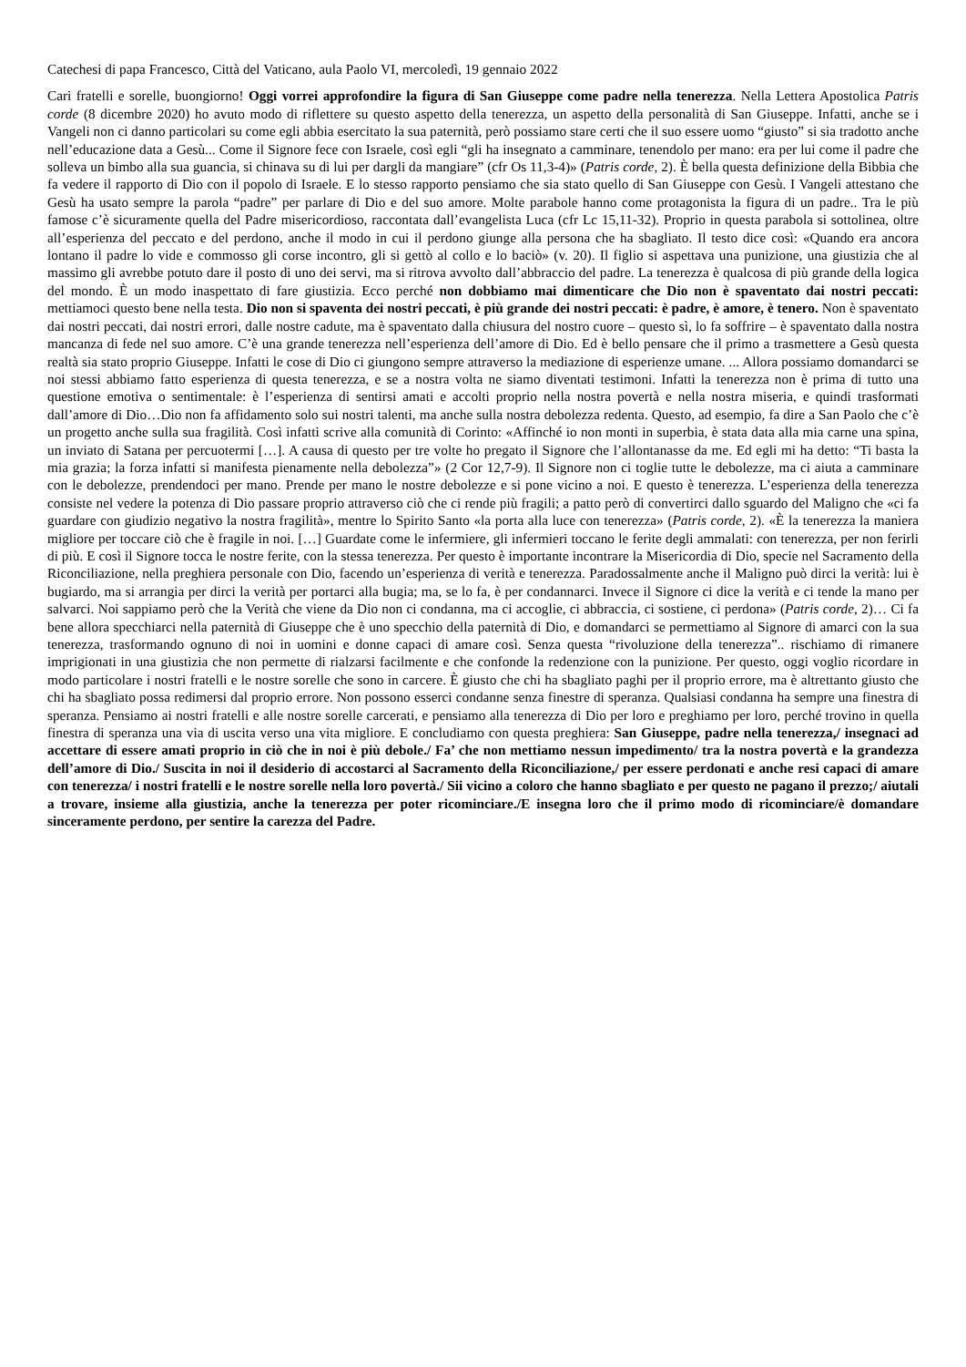Catechesi di papa Francesco, Città del Vaticano, aula Paolo VI, mercoledì, 19 gennaio 2022
Cari fratelli e sorelle, buongiorno! Oggi vorrei approfondire la figura di San Giuseppe come padre nella tenerezza. Nella Lettera Apostolica Patris corde (8 dicembre 2020) ho avuto modo di riflettere su questo aspetto della tenerezza, un aspetto della personalità di San Giuseppe. Infatti, anche se i Vangeli non ci danno particolari su come egli abbia esercitato la sua paternità, però possiamo stare certi che il suo essere uomo “giusto” si sia tradotto anche nell’educazione data a Gesù... Come il Signore fece con Israele, così egli “gli ha insegnato a camminare, tenendolo per mano: era per lui come il padre che solleva un bimbo alla sua guancia, si chinava su di lui per dargli da mangiare” (cfr Os 11,3-4)» (Patris corde, 2). È bella questa definizione della Bibbia che fa vedere il rapporto di Dio con il popolo di Israele. E lo stesso rapporto pensiamo che sia stato quello di San Giuseppe con Gesù. I Vangeli attestano che Gesù ha usato sempre la parola “padre” per parlare di Dio e del suo amore. Molte parabole hanno come protagonista la figura di un padre.. Tra le più famose c’è sicuramente quella del Padre misericordioso, raccontata dall’evangelista Luca (cfr Lc 15,11-32). Proprio in questa parabola si sottolinea, oltre all’esperienza del peccato e del perdono, anche il modo in cui il perdono giunge alla persona che ha sbagliato. Il testo dice così: «Quando era ancora lontano il padre lo vide e commosso gli corse incontro, gli si gettò al collo e lo baciò» (v. 20). Il figlio si aspettava una punizione, una giustizia che al massimo gli avrebbe potuto dare il posto di uno dei servi, ma si ritrova avvolto dall’abbraccio del padre. La tenerezza è qualcosa di più grande della logica del mondo. È un modo inaspettato di fare giustizia. Ecco perché non dobbiamo mai dimenticare che Dio non è spaventato dai nostri peccati: mettiamoci questo bene nella testa. Dio non si spaventa dei nostri peccati, è più grande dei nostri peccati: è padre, è amore, è tenero. Non è spaventato dai nostri peccati, dai nostri errori, dalle nostre cadute, ma è spaventato dalla chiusura del nostro cuore – questo sì, lo fa soffrire – è spaventato dalla nostra mancanza di fede nel suo amore. C’è una grande tenerezza nell’esperienza dell’amore di Dio. Ed è bello pensare che il primo a trasmettere a Gesù questa realtà sia stato proprio Giuseppe. Infatti le cose di Dio ci giungono sempre attraverso la mediazione di esperienze umane. ... Allora possiamo domandarci se noi stessi abbiamo fatto esperienza di questa tenerezza, e se a nostra volta ne siamo diventati testimoni. Infatti la tenerezza non è prima di tutto una questione emotiva o sentimentale: è l’esperienza di sentirsi amati e accolti proprio nella nostra povertà e nella nostra miseria, e quindi trasformati dall’amore di Dio…Dio non fa affidamento solo sui nostri talenti, ma anche sulla nostra debolezza redenta. Questo, ad esempio, fa dire a San Paolo che c’è un progetto anche sulla sua fragilità. Così infatti scrive alla comunità di Corinto: «Affinché io non monti in superbia, è stata data alla mia carne una spina, un inviato di Satana per percuotermi […]. A causa di questo per tre volte ho pregato il Signore che l’allontanasse da me. Ed egli mi ha detto: “Ti basta la mia grazia; la forza infatti si manifesta pienamente nella debolezza”» (2 Cor 12,7-9). Il Signore non ci toglie tutte le debolezze, ma ci aiuta a camminare con le debolezze, prendendoci per mano. Prende per mano le nostre debolezze e si pone vicino a noi. E questo è tenerezza. L’esperienza della tenerezza consiste nel vedere la potenza di Dio passare proprio attraverso ciò che ci rende più fragili; a patto però di convertirci dallo sguardo del Maligno che «ci fa guardare con giudizio negativo la nostra fragilità», mentre lo Spirito Santo «la porta alla luce con tenerezza» (Patris corde, 2). «È la tenerezza la maniera migliore per toccare ciò che è fragile in noi. […] Guardate come le infermiere, gli infermieri toccano le ferite degli ammalati: con tenerezza, per non ferirli di più. E così il Signore tocca le nostre ferite, con la stessa tenerezza. Per questo è importante incontrare la Misericordia di Dio, specie nel Sacramento della Riconciliazione, nella preghiera personale con Dio, facendo un’esperienza di verità e tenerezza. Paradossalmente anche il Maligno può dirci la verità: lui è bugiardo, ma si arrangia per dirci la verità per portarci alla bugia; ma, se lo fa, è per condannarci. Invece il Signore ci dice la verità e ci tende la mano per salvarci. Noi sappiamo però che la Verità che viene da Dio non ci condanna, ma ci accoglie, ci abbraccia, ci sostiene, ci perdona» (Patris corde, 2)… Ci fa bene allora specchiarci nella paternità di Giuseppe che è uno specchio della paternità di Dio, e domandarci se permettiamo al Signore di amarci con la sua tenerezza, trasformando ognuno di noi in uomini e donne capaci di amare così. Senza questa “rivoluzione della tenerezza”.. rischiamo di rimanere imprigionati in una giustizia che non permette di rialzarsi facilmente e che confonde la redenzione con la punizione. Per questo, oggi voglio ricordare in modo particolare i nostri fratelli e le nostre sorelle che sono in carcere. È giusto che chi ha sbagliato paghi per il proprio errore, ma è altrettanto giusto che chi ha sbagliato possa redimersi dal proprio errore. Non possono esserci condanne senza finestre di speranza. Qualsiasi condanna ha sempre una finestra di speranza. Pensiamo ai nostri fratelli e alle nostre sorelle carcerati, e pensiamo alla tenerezza di Dio per loro e preghiamo per loro, perché trovino in quella finestra di speranza una via di uscita verso una vita migliore. E concludiamo con questa preghiera: San Giuseppe, padre nella tenerezza,/ insegnaci ad accettare di essere amati proprio in ciò che in noi è più debole./ Fa’ che non mettiamo nessun impedimento/ tra la nostra povertà e la grandezza dell’amore di Dio./ Suscita in noi il desiderio di accostarci al Sacramento della Riconciliazione,/ per essere perdonati e anche resi capaci di amare con tenerezza/ i nostri fratelli e le nostre sorelle nella loro povertà./ Sii vicino a coloro che hanno sbagliato e per questo ne pagano il prezzo;/ aiutali a trovare, insieme alla giustizia, anche la tenerezza per poter ricominciare./E insegna loro che il primo modo di ricominciare/è domandare sinceramente perdono, per sentire la carezza del Padre.